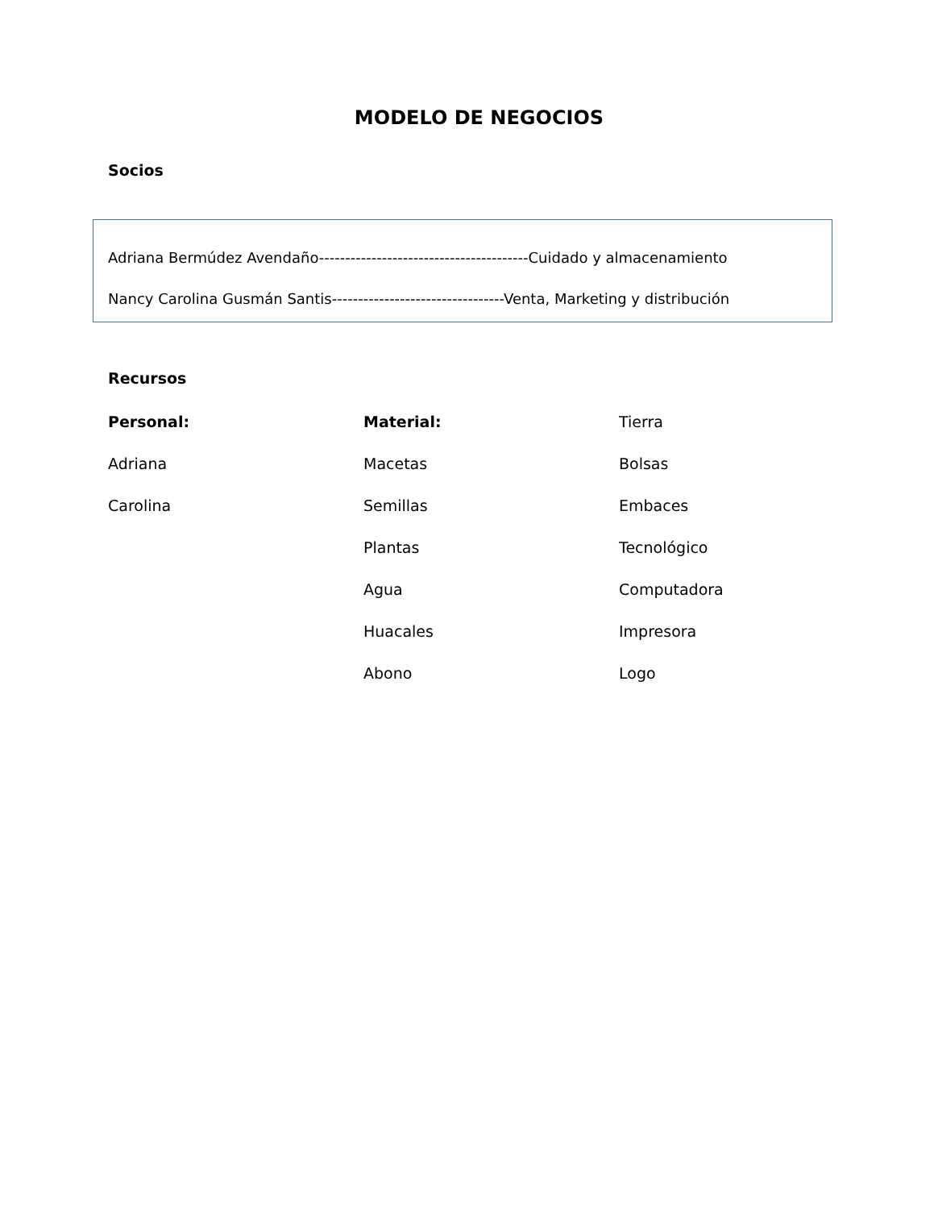MODELO DE NEGOCIOS
Socios
Adriana Bermúdez Avendaño----------------------------------------Cuidado y almacenamiento
Nancy Carolina Gusmán Santis---------------------------------Venta, Marketing y distribución
Recursos
Personal:
Adriana
Carolina
Material:
Macetas
Semillas
Plantas
Agua
Huacales
Abono
Tierra
Bolsas
Embaces
Tecnológico
Computadora
Impresora
Logo